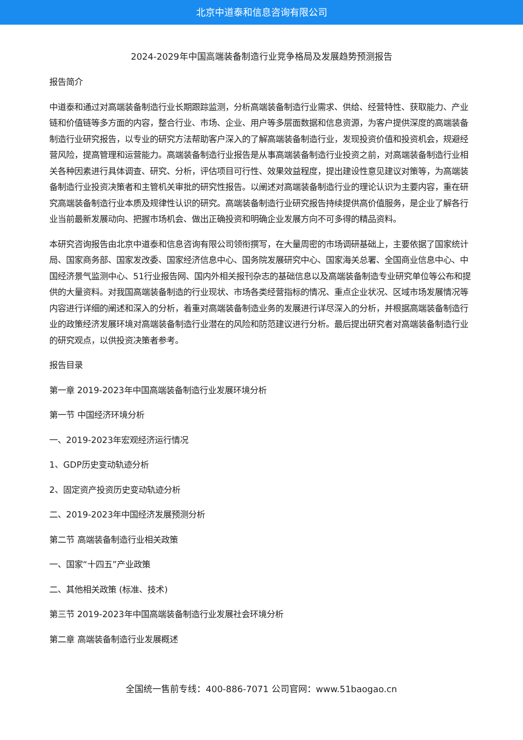北京中道泰和信息咨询有限公司
2024-2029年中国高端装备制造行业竞争格局及发展趋势预测报告
报告简介
中道泰和通过对高端装备制造行业长期跟踪监测，分析高端装备制造行业需求、供给、经营特性、获取能力、产业链和价值链等多方面的内容，整合行业、市场、企业、用户等多层面数据和信息资源，为客户提供深度的高端装备制造行业研究报告，以专业的研究方法帮助客户深入的了解高端装备制造行业，发现投资价值和投资机会，规避经营风险，提高管理和运营能力。高端装备制造行业报告是从事高端装备制造行业投资之前，对高端装备制造行业相关各种因素进行具体调查、研究、分析，评估项目可行性、效果效益程度，提出建设性意见建议对策等，为高端装备制造行业投资决策者和主管机关审批的研究性报告。以阐述对高端装备制造行业的理论认识为主要内容，重在研究高端装备制造行业本质及规律性认识的研究。高端装备制造行业研究报告持续提供高价值服务，是企业了解各行业当前最新发展动向、把握市场机会、做出正确投资和明确企业发展方向不可多得的精品资料。
本研究咨询报告由北京中道泰和信息咨询有限公司领衔撰写，在大量周密的市场调研基础上，主要依据了国家统计局、国家商务部、国家发改委、国家经济信息中心、国务院发展研究中心、国家海关总署、全国商业信息中心、中国经济景气监测中心、51行业报告网、国内外相关报刊杂志的基础信息以及高端装备制造专业研究单位等公布和提供的大量资料。对我国高端装备制造的行业现状、市场各类经营指标的情况、重点企业状况、区域市场发展情况等内容进行详细的阐述和深入的分析，着重对高端装备制造业务的发展进行详尽深入的分析，并根据高端装备制造行业的政策经济发展环境对高端装备制造行业潜在的风险和防范建议进行分析。最后提出研究者对高端装备制造行业的研究观点，以供投资决策者参考。
报告目录
第一章 2019-2023年中国高端装备制造行业发展环境分析
第一节 中国经济环境分析
一、2019-2023年宏观经济运行情况
1、GDP历史变动轨迹分析
2、固定资产投资历史变动轨迹分析
二、2019-2023年中国经济发展预测分析
第二节 高端装备制造行业相关政策
一、国家“十四五”产业政策
二、其他相关政策 (标准、技术)
第三节 2019-2023年中国高端装备制造行业发展社会环境分析
第二章 高端装备制造行业发展概述
全国统一售前专线：400-886-7071 公司官网：www.51baogao.cn